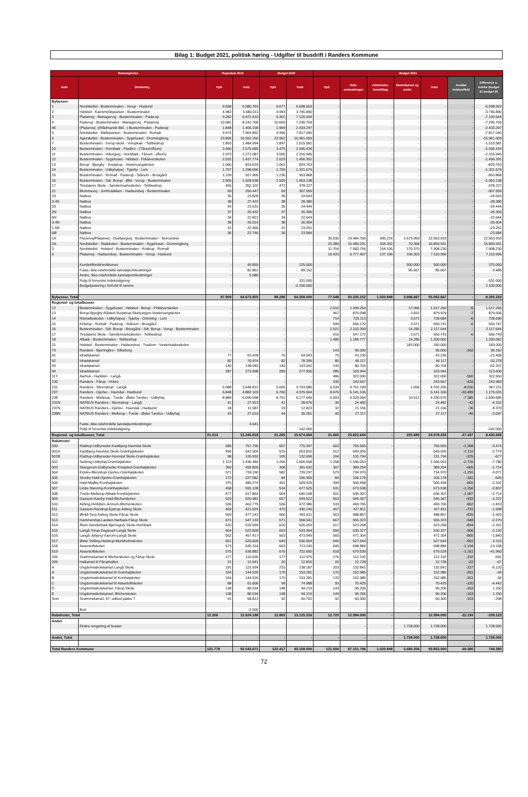Bilag 1: Budget 2021, politisk høring - Udgifter til busdrift i Randers Kommune
| Ruteangivelse | | Regnskab 2019 | | Budget 2020 | | Budget 2021 | | | | | | |
| --- | --- | --- | --- | --- | --- | --- | --- | --- | --- | --- | --- | --- |
| Rute | Strækning | Kplt | Total | Kplt | Total | Kplt | Rute-omkostninger | Administra-tionstillæg | Ekstrakørsel og andet | Total | Anslået indekseffekt | Difference u. indeks (budget 21-budget 20 |
| Bybusser | | | | | | | | | | | | |
| 1 | Nordskellet - Busterminalen - Vorup - Haslund | 9.658 | 6.580.763 | 9.677 | 6.698.563 | - | - | - | - | - | - | -6.698.563 |
| 2 | Helsted - Kærsmindeparken - Busterminalen | 4.982 | 3.680.011 | 4.993 | 3.746.890 | - | - | - | - | - | - | -3.746.890 |
| 3 | Platanvej - Mariagervej - Busterminalen - Paderup | 9.282 | 6.972.510 | 9.301 | 7.120.544 | - | - | - | - | - | - | -7.120.544 |
| 4 | Paderup - Busterminalen - Mariagervej - Platanvej | 10.581 | 8.242.768 | 10.669 | 7.295.769 | - | - | - | - | - | - | -7.295.769 |
| 4E | (Platanvej -)(Rådmands Bld. -) Busterminalen - Paderup | 1.848 | 1.406.158 | 1.969 | 2.433.297 | - | - | - | - | - | - | -2.433.297 |
| 5 | Nordskellet - Mølleparken - Busterminalen - Romalt | 9.974 | 7.564.892 | 9.996 | 7.817.040 | - | - | - | - | - | - | -7.817.040 |
| 6 | Agerskellet - Busterminalen - Sygehuset - Dronningborg | 23.895 | 16.552.266 | 23.952 | 16.961.009 | - | - | - | - | - | - | -16.961.009 |
| 7 | Busterminalen - Vorup skole - Vorupkær - Tebbestrup | 1.893 | 1.484.994 | 1.897 | 1.515.581 | - | - | - | - | - | - | -1.515.581 |
| 10 | Busterminalen - Hornbæk - Fladbro - (Tånum/Ålum) | 3.466 | 2.575.685 | 3.475 | 2.596.434 | - | - | - | - | - | - | -2.596.434 |
| 11 | Busterminalen - Viborgvej - Hornbæk - Tånum - (Ålum) | 2.973 | 2.271.087 | 3.005 | 2.316.945 | - | - | - | - | - | - | -2.316.945 |
| 12 | Busterminalen - Sygehuset - Helsted - Firkløverskolen | 2.032 | 1.437.774 | 2.023 | 1.456.391 | - | - | - | - | - | - | -1.456.391 |
| 13 | Borup - Bjergby - Svejstrup - Vestervangskolen | 1.066 | 819.639 | 1.061 | 829.763 | - | - | - | - | - | - | -829.763 |
| 14 | Busterminalen - Udbyhøjvej - Tjærby - Lem | 1.707 | 1.298.656 | 1.705 | 1.331.676 | - | - | - | - | - | - | -1.331.676 |
| 15 | Busterminalen - Romalt - Paderup - Stånum - Brusgård | 1.239 | 927.905 | 1.236 | 953.868 | - | - | - | - | - | - | -953.868 |
| 16 | Busterminalen - Sdr. Borup - Ølst - Vorup - Busterminalen | 2.505 | 1.928.538 | 2.505 | 1.953.138 | - | - | - | - | - | - | -1.953.138 |
| 17 | Tirsdalens Skole - Søndermarksskolen - Tebbestrup | 455 | 352.102 | 472 | 378.227 | - | - | - | - | - | - | -378.227 |
| 21 | Blommevej - Jomfruløkken - Hadsundvej - Busterminalen | 69 | 250.447 | 69 | 307.559 | - | - | - | - | - | - | -307.559 |
| 1S | Natbus | 35 | 23.828 | 35 | 24.643 | - | - | - | - | - | - | -24.643 |
| 3-4S | Natbus | 38 | 27.422 | 38 | 28.380 | - | - | - | - | - | - | -28.380 |
| 5S | Natbus | 34 | 23.631 | 35 | 24.444 | - | - | - | - | - | - | -24.444 |
| 2N | Natbus | 37 | 25.432 | 37 | 26.306 | - | - | - | - | - | - | -26.306 |
| 6N | Natbus | 34 | 21.821 | 34 | 22.644 | - | - | - | - | - | - | -22.644 |
| 3-4N | Natbus | 38 | 26.014 | 38 | 26.904 | - | - | - | - | - | - | -26.904 |
| 1-5N | Natbus | 31 | 22.466 | 31 | 23.251 | - | - | - | - | - | - | -23.251 |
| 6Ø | Natbus | 36 | 22.746 | 36 | 23.584 | - | - | - | - | - | - | -23.584 |
| 1A | Flyvervej/Platanvej - Glarbjergvej - Busterminalen - Storcentret | - | - | | | 30.035 | 19.484.760 | 395.214 | 2.673.959 | 22.553.933 | - | 22.553.933 |
| 2A | Nordskellet - Statskolen - Busterminalen - Sygehuset - Dronningborg | - | - | | | 25.389 | 16.489.231 | 334.332 | 70.368 | 16.893.931 | - | 16.893.931 |
| 3 | Nordskellet - Helsted - Busterminalen - Kristrup - Romalt | - | - | | | 11.704 | 7.583.754 | 154.106 | 170.370 | 7.908.230 | - | 7.908.230 |
| 4 | Platanvej - Hadsundvej - Busterminalen - Vorup - Haslund | - | - | | | 10.420 | 6.777.407 | 137.196 | 196.303 | 7.110.906 | - | 7.110.906 |
| | Kundetilfredshedsbonus | - | 45.859 | | 125.000 | - | - | - | 500.000 | 500.000 | - | 375.000 |
| | Faste, ikke-rutefordelte køretøjsomkostninger | - | 82.861 | | 89.152 | - | - | - | 85.667 | 85.667 | - | -3.485 |
| | Andre, ikke-rutefordelte køretøjsomkostninger | - | 5.580 | | | - | - | - | - | | - | - |
| | Pulje til forventet indeksstigning | - | - | | 331.000 | - | - | - | - | - | - | -331.000 |
| | Budgetjustering i forhold til ramme | - | - | | -2.100.000 | - | - | - | - | - | - | 2.100.000 |
| Bybusser, Total | | 87.909 | 64.673.855 | 88.288 | 64.358.000 | 77.548 | 50.335.152 | 1.020.848 | 3.696.667 | 55.052.667 | - | -9.305.333 |
| Regional- og lokalbusser | | | | | | | | | | | | |
| 12 | Busterminalen - Sygehuset - Helsted - Borup - Firkløverskolen | - | - | - | - | 2.010 | 1.499.264 | - | 17.996 | 1.517.260 | -6 | 1.517.266 |
| 13 | Borup-Bjergby-Råsted-Svejstrup-Skelvangen-Vestervangskolen | - | - | - | - | 967 | 876.098 | - | 3.831 | 879.929 | -7 | 879.936 |
| 14 | Rismølleskolen - Udbyhøjvej - Tjærby - Gimming - Lem | - | - | - | - | 714 | 725.113 | - | 3.571 | 728.684 | -6 | 728.690 |
| 15 | Kristrup - Romalt - Paderup - Stånum - Brusgård | - | - | - | - | 599 | 656.170 | - | 3.571 | 659.741 | -6 | 659.747 |
| 16 | Busterminalen - Sdr. Borup - Brusgård - Sdr. Borup - Vorup - Busterminalen | - | - | - | - | 2.521 | 2.103.359 | - | 14.285 | 2.117.644 | - | 2.117.644 |
| 17 | Tirsdalens Skole - Søndermarksskolen - Tebbestrup | - | - | - | - | 416 | 547.172 | - | 3.571 | 550.743 | -6 | 550.749 |
| 18 | Albæk - Busterminalen - Tebbestrup | - | - | - | - | 1.485 | 1.185.777 | - | 14.285 | 1.200.062 | - | 1.200.062 |
| 21 | Helsted - Busterminalen - Hadsundvej - Tradium - Vesterbakkeskolen | - | - | - | - | - | - | - | 183.000 | 183.000 | - | 183.000 |
| 73 | Randers - Bjerringbro - Silkeborg | - | - | - | - | 143 | 95.000 | - | - | 95.000 | -162 | 95.162 |
| 91 | Idrætskørsel | 77 | 63.428 | 76 | 64.643 | 75 | 43.235 | - | - | 43.235 | - | -21.408 |
| 92 | Idrætskørsel | 82 | 76.974 | 82 | 78.395 | 80 | 46.117 | - | - | 46.117 | - | -32.278 |
| 93 | Idrætskørsel | 140 | 138.945 | 140 | 143.042 | 140 | 80.704 | - | - | 80.704 | - | -62.337 |
| 94 | Idrætskørsel | 287 | 273.598 | 285 | 277.550 | 285 | 163.944 | - | - | 163.944 | - | -113.606 |
| 117 | Aarhus - Hadsten - Langå | - | - | - | - | 486 | 322.000 | - | - | 322.000 | -550 | 322.550 |
| 230 | Randers - Fårup - Hobro | - | - | - | - | 335 | 243.567 | - | - | 243.567 | -416 | 243.983 |
| 231 | Randers - Stevnstrup - Langå | 5.088 | 3.648.812 | 5.066 | 3.743.085 | 6.534 | 4.701.199 | - | 1.066 | 4.702.266 | -8.030 | 967.211 |
| 237 | Randers - Gjerlev - Havndal - Hadsund | 6.848 | 4.882.103 | 6.760 | 4.976.564 | 8.676 | 6.141.106 | - | - | 6.141.106 | -10.489 | 1.175.031 |
| 238 | Randers - Mellerup - Tvede - Øster Tørslev - Udbyhøj | 8.889 | 6.090.598 | 8.751 | 6.177.646 | 6.093 | 4.320.064 | - | 10.512 | 4.330.576 | -7.385 | -1.839.685 |
| 231N | NATBUS Randers - Stevnstrup - Langå | 41 | 27.913 | 41 | 28.676 | 36 | 24.482 | - | - | 24.482 | -42 | -4.152 |
| 237N | NATBUS Randers - Gjerlev - Havndal - Hadsund | 18 | 11.587 | 19 | 12.823 | 32 | 21.156 | - | - | 21.156 | -36 | 8.370 |
| 238N | NATBUS Randers - Mellerup - Tvede - Øster Tørslev - Udbyhøj | 43 | 27.019 | 44 | 30.261 | 40 | 27.117 | - | - | 27.117 | -46 | -3.097 |
| | Faste, ikke-rutefordelte køretøjsomkostninger | - | 4.641 | - | - | - | - | - | - | - | - | - |
| | Pulje til forventet indeksstigning | - | - | - | 142.000 | - | - | - | - | - | - | -142.000 |
| Regional- og lokalbusser, Total | | 21.513 | 15.245.618 | 21.265 | 15.674.684 | 31.665 | 23.822.644 | - | 255.689 | 24.078.333 | -27.187 | 8.430.836 |
| Rabatruter | | | | | | | | | | | | |
| 500 | Klattrup-Udbyneder-Kastbjerg-Havndal Skole | 585 | 757.796 | 607 | 770.347 | 603 | 765.565 | - | - | 765.565 | -1.308 | -3.474 |
| 501A | Kastbjerg-Havndal Skole-Grønhøjskolen | 496 | 641.904 | 515 | 653.810 | 512 | 649.926 | - | - | 649.926 | -1.110 | -2.774 |
| 501B | Klattrup-Udbyneder-Havndal Skole-Grønhøjskolen | 98 | 126.932 | 105 | 132.696 | 104 | 131.794 | - | - | 131.794 | -225 | -677 |
| 502 | Sødring-Udbyhøj-Grønhøjskolen | 1.113 | 1.436.484 | 1.266 | 1.606.558 | 1.258 | 1.596.053 | - | - | 1.596.053 | -2.726 | -7.780 |
| 503 | Stangerum-Dalbyneder-Knejsted-Grønhøjskolen | 350 | 455.820 | 308 | 391.632 | 307 | 389.254 | - | - | 389.254 | -665 | -1.714 |
| 504 | Enslev-Blenstrup-Gjerlev-Grønhøjskolen | 571 | 739.190 | 582 | 739.297 | 579 | 734.970 | - | - | 734.970 | -1.255 | -3.071 |
| 505 | Stouby-Hald-Gjerlev-Grønhøjskolen | 172 | 227.582 | 84 | 106.905 | 84 | 106.178 | - | - | 106.178 | -181 | -545 |
| 506 | Hald-Mejlby-Korshøjskolen | 375 | 485.274 | 401 | 509.425 | 399 | 506.458 | - | - | 506.458 | -865 | -2.102 |
| 507 | Linde-Støvring-Korshhøjskolen | 458 | 591.128 | 534 | 677.525 | 531 | 673.538 | - | - | 673.538 | -1.150 | -2.837 |
| 508 | Tvede-Mellerup-Albæk-Korshøjskolen | 477 | 617.864 | 504 | 640.108 | 501 | 636.307 | - | - | 636.307 | -1.087 | -2.714 |
| 509 | Gassum-Kærby-Hald-Blicherskolen | 629 | 520.981 | 657 | 549.522 | 653 | 546.367 | - | - | 546.367 | -933 | -2.222 |
| 510 | Asferg-Hvidsten-Jennum-Blicherskolen | 536 | 462.775 | 536 | 472.386 | 533 | 469.765 | - | - | 469.765 | -802 | -1.819 |
| 511 | Gassum-Randrup-Ejstrup-Asferg Skole | 469 | 421.024 | 470 | 430.140 | 467 | 427.811 | - | - | 427.811 | -731 | -1.598 |
| 512 | Ørrild-Terp-Asferg Skole-Fårup Skole | 559 | 477.143 | 566 | 491.611 | 563 | 488.857 | - | - | 488.857 | -835 | -1.920 |
| 513 | Hammershøj-Læsten-Nørbæk-Fårup Skole | 671 | 547.133 | 671 | 558.541 | 667 | 555.323 | - | - | 555.323 | -948 | -2.270 |
| 514 | Ålum-Sønderbæk-Bjerregrav Skole-Hornbæk | 620 | 515.559 | 620 | 526.263 | 617 | 523.268 | - | - | 523.268 | -894 | -2.101 |
| 515 | Langå-Torup-Dagsvad-Langå Skole | 654 | 522.828 | 653 | 533.364 | 650 | 530.327 | - | - | 530.327 | -906 | -2.132 |
| 516 | Langå-Jebjerg-Værum-Langå Skole | 552 | 457.417 | 563 | 473.949 | 560 | 471.304 | - | - | 471.304 | -805 | -1.840 |
| 517 | Øster Velling-Helstrup-Munkholmskolen | 651 | 520.609 | 649 | 530.664 | 646 | 527.644 | - | - | 527.644 | -901 | -2.119 |
| 518 | Assentoftskolen | 573 | 635.324 | 663 | 713.246 | 645 | 698.884 | - | - | 698.884 | -1.194 | -13.168 |
| 519 | Assentoftskolen | 575 | 636.882 | 676 | 722.660 | 618 | 679.539 | - | - | 679.539 | -1.161 | -41.960 |
| 105 | Svømmekørsel til Blicherskolen og Fårup Skole | 177 | 110.635 | 177 | 112.975 | 176 | 112.192 | - | - | 112.192 | -192 | -591 |
| 205 | Halkørsel til Fåruphallen | 21 | 12.941 | 20 | 12.816 | 20 | 12.728 | - | - | 12.728 | -22 | -67 |
| A | Ungdomsskolekørsel Langå Skole | 191 | 122.934 | 210 | 138.187 | 203 | 132.841 | - | - | 132.841 | -227 | -5.120 |
| A | Ungdomsskolekørsel til Grønhøjskolen | 164 | 144.526 | 170 | 153.281 | 170 | 152.985 | - | - | 152.985 | -261 | -34 |
| B | Ungdomsskolekørsel til Korshøjskolen | 164 | 144.526 | 170 | 153.281 | 170 | 152.985 | - | - | 152.985 | -261 | -34 |
| C | Ungdomsskolekørsel til Assentoftskolen | 88 | 61.606 | 99 | 74.988 | 93 | 70.425 | - | - | 70.425 | -120 | -4.442 |
| D | Ungdomsskolekørsel, Fårup Skole | 138 | 86.534 | 148 | 94.219 | 149 | 95.206 | - | - | 95.206 | -163 | 1.150 |
| E | Ungdomsskolekørsel, Blicherskolen | 138 | 86.534 | 148 | 94.219 | 149 | 95.206 | - | - | 95.206 | -163 | 1.150 |
| Svm | Svømmekørsel, 47. udbud pakke 7 | 91 | 58.813 | 92 | 60.702 | 92 | 60.300 | - | - | 60.300 | -103 | -298 |
| | Bod | - | -2.500 | - | - | - | - | - | - | - | - | - |
| Rabatruter, Total | | 12.356 | 12.624.198 | 12.863 | 13.125.316 | 12.720 | 12.994.000 | - | - | 12.994.000 | -22.193 | -109.123 |
| Andet | | | | | | | | | | | | |
| | Ekstra rengøring af busser | | | | | - | - | - | 1.728.000 | 1.728.000 | - | 1.728.000 |
| Andet, Total | | - | - | - | - | - | - | - | 1.728.000 | 1.728.000 | - | 1.728.000 |
| Total Randers Kommune | | 121.778 | 92.543.671 | 122.417 | 93.158.000 | 121.934 | 87.151.796 | 1.020.848 | 5.680.356 | 93.853.000 | -49.380 | 744.380 |
72